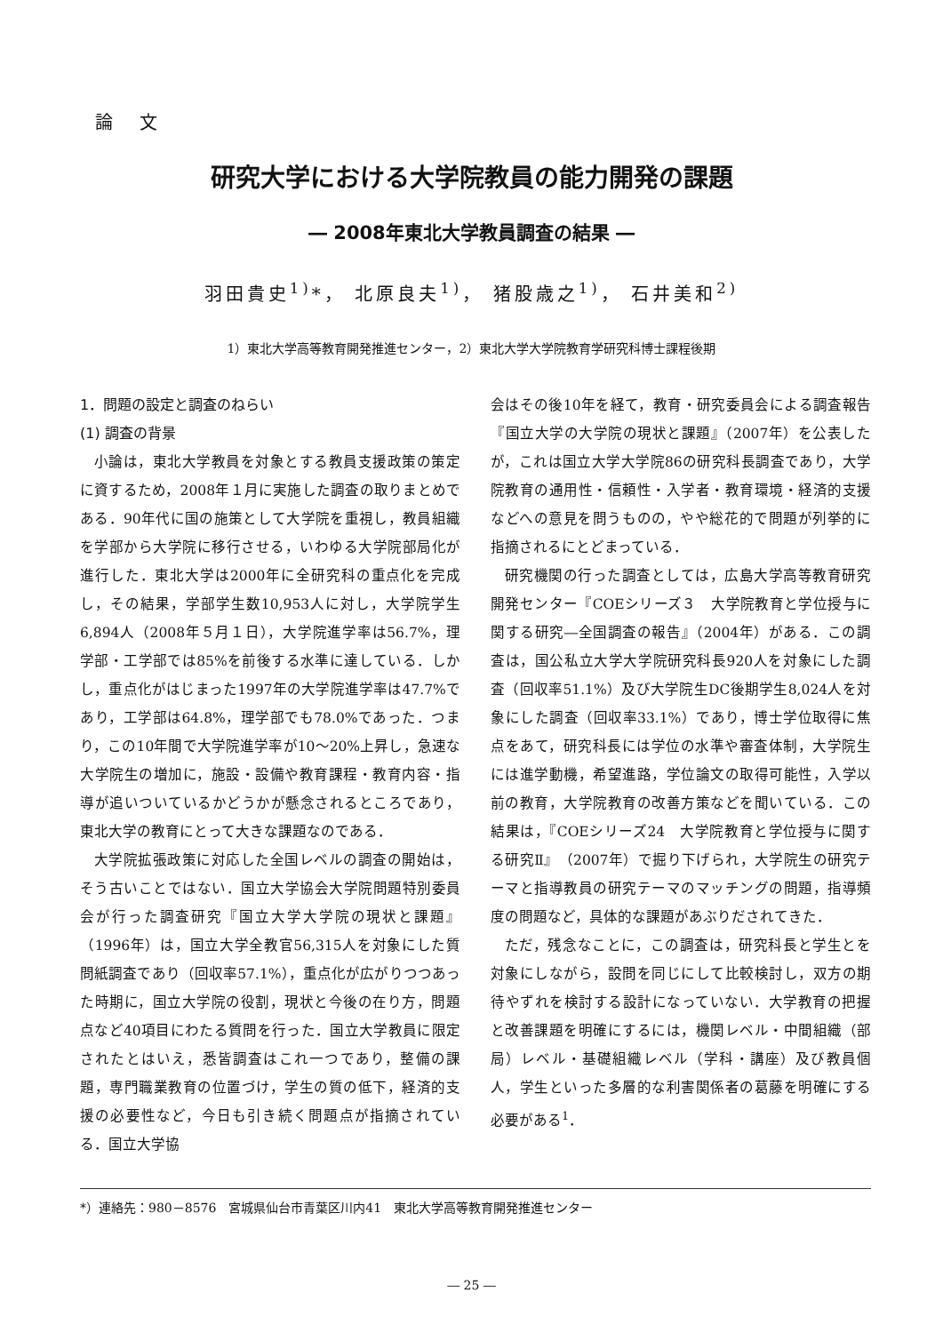論文
研究大学における大学院教員の能力開発の課題
― 2008年東北大学教員調査の結果 ―
羽田貴史<sup>1)</sup>*， 北原良夫<sup>1)</sup>， 猪股歳之<sup>1)</sup>， 石井美和<sup>2)</sup>
1）東北大学高等教育開発推進センター，2）東北大学大学院教育学研究科博士課程後期
1．問題の設定と調査のねらい
(1) 調査の背景
小論は，東北大学教員を対象とする教員支援政策の策定に資するため，2008年１月に実施した調査の取りまとめである．90年代に国の施策として大学院を重視し，教員組織を学部から大学院に移行させる，いわゆる大学院部局化が進行した．東北大学は2000年に全研究科の重点化を完成し，その結果，学部学生数10,953人に対し，大学院学生6,894人（2008年５月１日），大学院進学率は56.7%，理学部・工学部では85%を前後する水準に達している．しかし，重点化がはじまった1997年の大学院進学率は47.7%であり，工学部は64.8%，理学部でも78.0%であった．つまり，この10年間で大学院進学率が10〜20%上昇し，急速な大学院生の増加に，施設・設備や教育課程・教育内容・指導が追いついているかどうかが懸念されるところであり，東北大学の教育にとって大きな課題なのである．
大学院拡張政策に対応した全国レベルの調査の開始は，そう古いことではない．国立大学協会大学院問題特別委員会が行った調査研究『国立大学大学院の現状と課題』（1996年）は，国立大学全教官56,315人を対象にした質問紙調査であり（回収率57.1%），重点化が広がりつつあった時期に，国立大学院の役割，現状と今後の在り方，問題点など40項目にわたる質問を行った．国立大学教員に限定されたとはいえ，悉皆調査はこれ一つであり，整備の課題，専門職業教育の位置づけ，学生の質の低下，経済的支援の必要性など，今日も引き続く問題点が指摘されている．国立大学協
会はその後10年を経て，教育・研究委員会による調査報告『国立大学の大学院の現状と課題』（2007年）を公表したが，これは国立大学大学院86の研究科長調査であり，大学院教育の通用性・信頼性・入学者・教育環境・経済的支援などへの意見を問うものの，やや総花的で問題が列挙的に指摘されるにとどまっている．
研究機関の行った調査としては，広島大学高等教育研究開発センター『COEシリーズ３　大学院教育と学位授与に関する研究―全国調査の報告』（2004年）がある．この調査は，国公私立大学大学院研究科長920人を対象にした調査（回収率51.1%）及び大学院生DC後期学生8,024人を対象にした調査（回収率33.1%）であり，博士学位取得に焦点をあて，研究科長には学位の水準や審査体制，大学院生には進学動機，希望進路，学位論文の取得可能性，入学以前の教育，大学院教育の改善方策などを聞いている．この結果は，『COEシリーズ24　大学院教育と学位授与に関する研究Ⅱ』（2007年）で掘り下げられ，大学院生の研究テーマと指導教員の研究テーマのマッチングの問題，指導頻度の問題など，具体的な課題があぶりだされてきた．
ただ，残念なことに，この調査は，研究科長と学生とを対象にしながら，設問を同じにして比較検討し，双方の期待やずれを検討する設計になっていない．大学教育の把握と改善課題を明確にするには，機関レベル・中間組織（部局）レベル・基礎組織レベル（学科・講座）及び教員個人，学生といった多層的な利害関係者の葛藤を明確にする必要がある<sup>1</sup>．
*）連絡先：980－8576　宮城県仙台市青葉区川内41　東北大学高等教育開発推進センター
― 25 ―